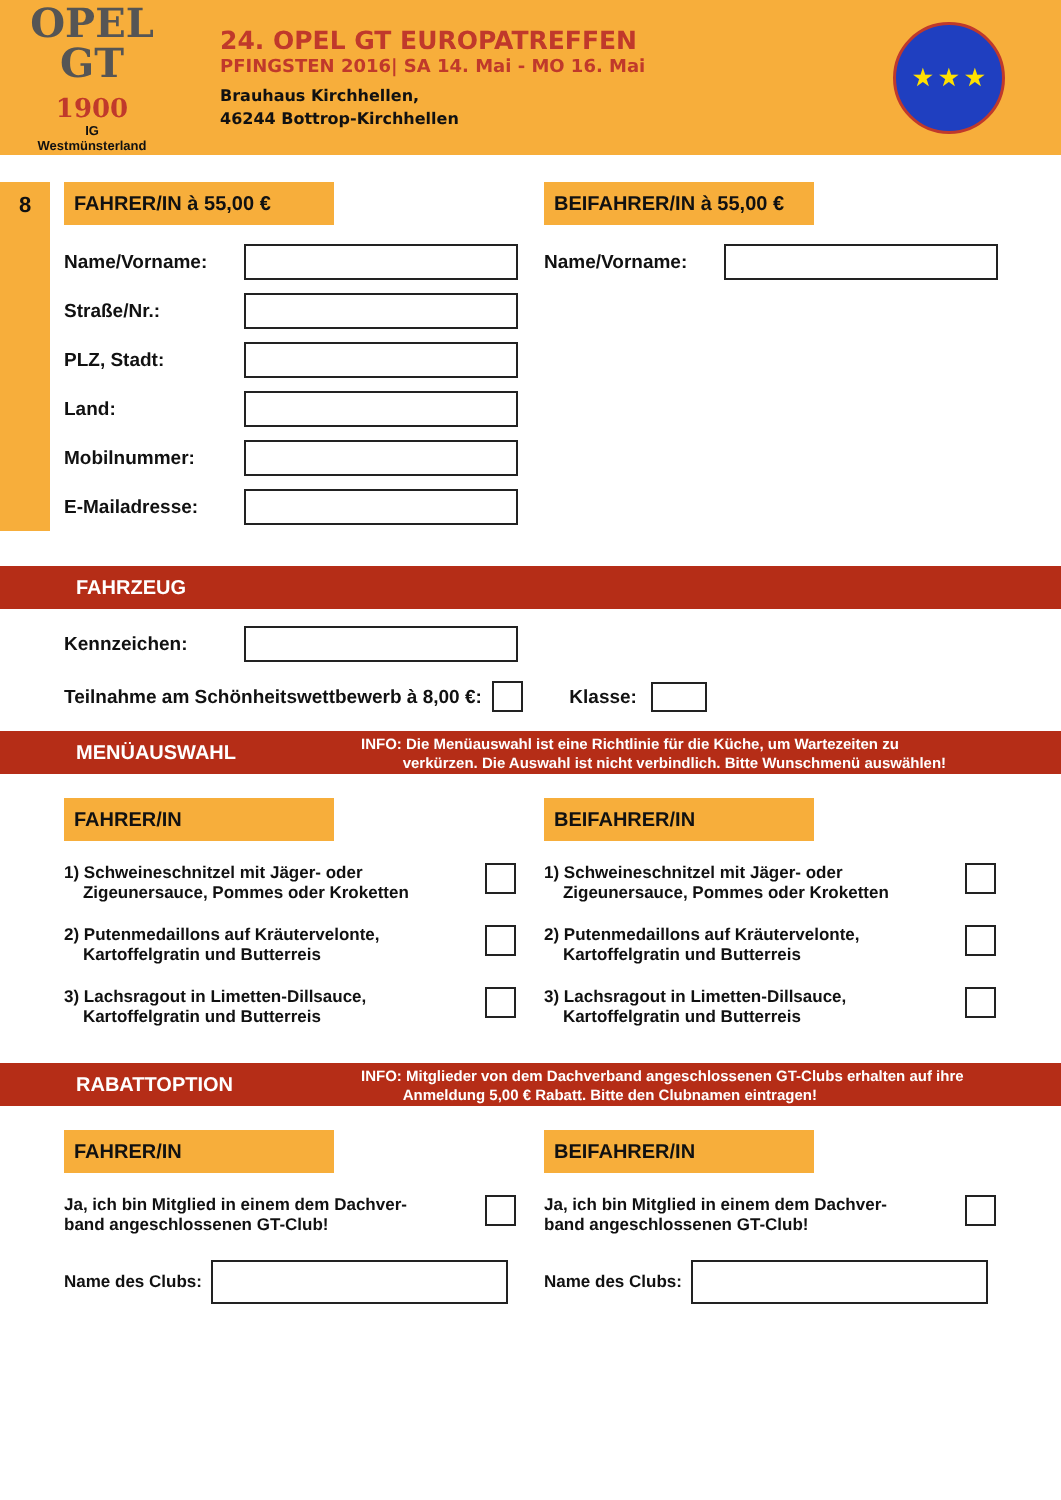OPEL
GT
1900
IG
Westmünsterland
24. OPEL GT EUROPATREFFEN
PFINGSTEN 2016| SA 14. Mai - MO 16. Mai
Brauhaus Kirchhellen,
46244 Bottrop-Kirchhellen
★ ★ ★
8 FAHRER/IN à 55,00 €
Name/Vorname:
Straße/Nr.:
PLZ, Stadt:
Land:
Mobilnummer:
E-Mailadresse:
BEIFAHRER/IN à 55,00 €
Name/Vorname:
FAHRZEUG
Kennzeichen:
Teilnahme am Schönheitswettbewerb à 8,00 €:
Klasse:
MENÜAUSWAHL
INFO: Die Menüauswahl ist eine Richtlinie für die Küche, um Wartezeiten zu
verkürzen. Die Auswahl ist nicht verbindlich. Bitte Wunschmenü auswählen!
FAHRER/IN
1) Schweineschnitzel mit Jäger- oder
Zigeunersauce, Pommes oder Kroketten
2) Putenmedaillons auf Kräutervelonte,
Kartoffelgratin und Butterreis
3) Lachsragout in Limetten-Dillsauce,
Kartoffelgratin und Butterreis
BEIFAHRER/IN
1) Schweineschnitzel mit Jäger- oder
Zigeunersauce, Pommes oder Kroketten
2) Putenmedaillons auf Kräutervelonte,
Kartoffelgratin und Butterreis
3) Lachsragout in Limetten-Dillsauce,
Kartoffelgratin und Butterreis
RABATTOPTION
INFO: Mitglieder von dem Dachverband angeschlossenen GT-Clubs erhalten auf ihre
Anmeldung 5,00 € Rabatt. Bitte den Clubnamen eintragen!
FAHRER/IN
Ja, ich bin Mitglied in einem dem Dachver-
band angeschlossenen GT-Club!
Name des Clubs:
BEIFAHRER/IN
Ja, ich bin Mitglied in einem dem Dachver-
band angeschlossenen GT-Club!
Name des Clubs: